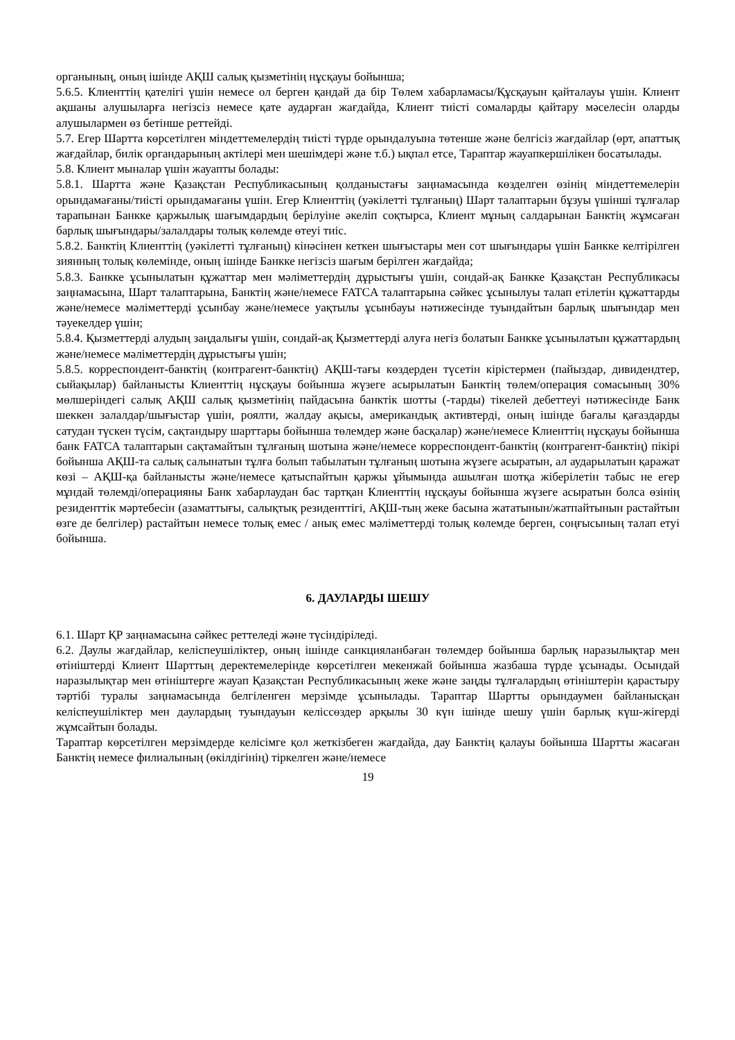органының, оның ішінде АҚШ салық қызметінің нұсқауы бойынша;
5.6.5. Клиенттің қателігі үшін немесе ол берген қандай да бір Төлем хабарламасы/Құсқауын қайталауы үшін. Клиент ақшаны алушыларға негізсіз немесе қате аударған жағдайда, Клиент тиісті сомаларды қайтару мәселесін оларды алушылармен өз бетінше реттейді.
5.7. Егер Шартта көрсетілген міндеттемелердің тиісті түрде орындалуына төтенше және белгісіз жағдайлар (өрт, апаттық жағдайлар, билік органдарының актілері мен шешімдері және т.б.) ықпал етсе, Тараптар жауапкершілікен босатылады.
5.8. Клиент мыналар үшін жауапты болады:
5.8.1. Шартта және Қазақстан Республикасының қолданыстағы заңнамасында көзделген өзінің міндеттемелерін орындамағаны/тиісті орындамағаны үшін. Егер Клиенттің (уәкілетті тұлғаның) Шарт талаптарын бұзуы үшінші тұлғалар тарапынан Банкке қаржылық шағымдардың берілуіне әкеліп соқтырса, Клиент мұның салдарынан Банктің жұмсаған барлық шығындары/залалдары толық көлемде өтеуі тиіс.
5.8.2. Банктің Клиенттің (уәкілетті тұлғаның) кінәсінен кеткен шығыстары мен сот шығындары үшін Банкке келтірілген зиянның толық көлемінде, оның ішінде Банкке негізсіз шағым берілген жағдайда;
5.8.3. Банкке ұсынылатын құжаттар мен мәліметтердің дұрыстығы үшін, сондай-ақ Банкке Қазақстан Республикасы заңнамасына, Шарт талаптарына, Банктің және/немесе FATCA талаптарына сәйкес ұсынылуы талап етілетін құжаттарды және/немесе мәліметтерді ұсынбау және/немесе уақтылы ұсынбауы нәтижесінде туындайтын барлық шығындар мен тәуекелдер үшін;
5.8.4. Қызметтерді алудың заңдалығы үшін, сондай-ақ Қызметтерді алуға негіз болатын Банкке ұсынылатын құжаттардың және/немесе мәліметтердің дұрыстығы үшін;
5.8.5. корреспондент-банктің (контрагент-банктің) АҚШ-тағы көздерден түсетін кірістермен (пайыздар, дивидендтер, сыйақылар) байланысты Клиенттің нұсқауы бойынша жүзеге асырылатын Банктің төлем/операция сомасының 30% мөлшеріндегі салық АҚШ салық қызметінің пайдасына банктік шотты (-тарды) тікелей дебеттеуі нәтижесінде Банк шеккен залалдар/шығыстар үшін, роялти, жалдау ақысы, американдық активтерді, оның ішінде бағалы қағаздарды сатудан түскен түсім, сақтандыру шарттары бойынша төлемдер және басқалар) және/немесе Клиенттің нұсқауы бойынша банк FATCA талаптарын сақтамайтын тұлғаның шотына және/немесе корреспондент-банктің (контрагент-банктің) пікірі бойынша АҚШ-та салық салынатын тұлға болып табылатын тұлғаның шотына жүзеге асыратын, ал аударылатын қаражат көзі – АҚШ-қа байланысты және/немесе қатыспайтын қаржы ұйымында ашылған шотқа жіберілетін табыс не егер мұндай төлемді/операцияны Банк хабарлаудан бас тартқан Клиенттің нұсқауы бойынша жүзеге асыратын болса өзінің резиденттік мәртебесін (азаматтығы, салықтық резиденттігі, АҚШ-тың жеке басына жататынын/жатпайтынын растайтын өзге де белгілер) растайтын немесе толық емес / анық емес мәліметтерді толық көлемде берген, соңғысының талап етуі бойынша.
6. ДАУЛАРДЫ ШЕШУ
6.1. Шарт ҚР заңнамасына сәйкес реттеледі және түсіндіріледі.
6.2. Даулы жағдайлар, келіспеушіліктер, оның ішінде санкцияланбаған төлемдер бойынша барлық наразылықтар мен өтініштерді Клиент Шарттың деректемелерінде көрсетілген мекенжай бойынша жазбаша түрде ұсынады. Осындай наразылықтар мен өтініштерге жауап Қазақстан Республикасының жеке және заңды тұлғалардың өтініштерін қарастыру тәртібі туралы заңнамасында белгіленген мерзімде ұсынылады. Тараптар Шартты орындаумен байланысқан келіспеушіліктер мен даулардың туындауын келіссөздер арқылы 30 күн ішінде шешу үшін барлық күш-жігерді жұмсайтын болады.
Тараптар көрсетілген мерзімдерде келісімге қол жеткізбеген жағдайда, дау Банктің қалауы бойынша Шартты жасаған Банктің немесе филиалының (өкілдігінің) тіркелген және/немесе
19